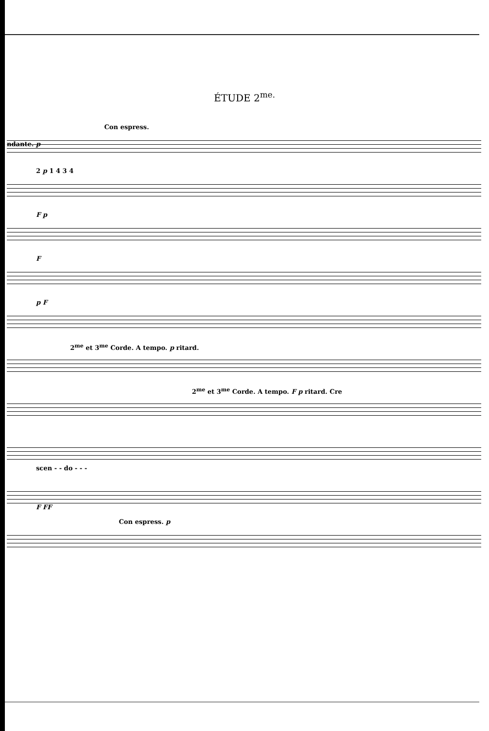ÉTUDE 2<sup>me.</sup>
Con espress.
ndante. p
2 p 1 4 3 4
F p
F
p F
2<sup>me</sup> et 3<sup>me</sup> Corde. A tempo. p ritard.
2<sup>me</sup> et 3<sup>me</sup> Corde. A tempo. F p ritard. Cre
scen - - do - - -
F FF
Con espress. p